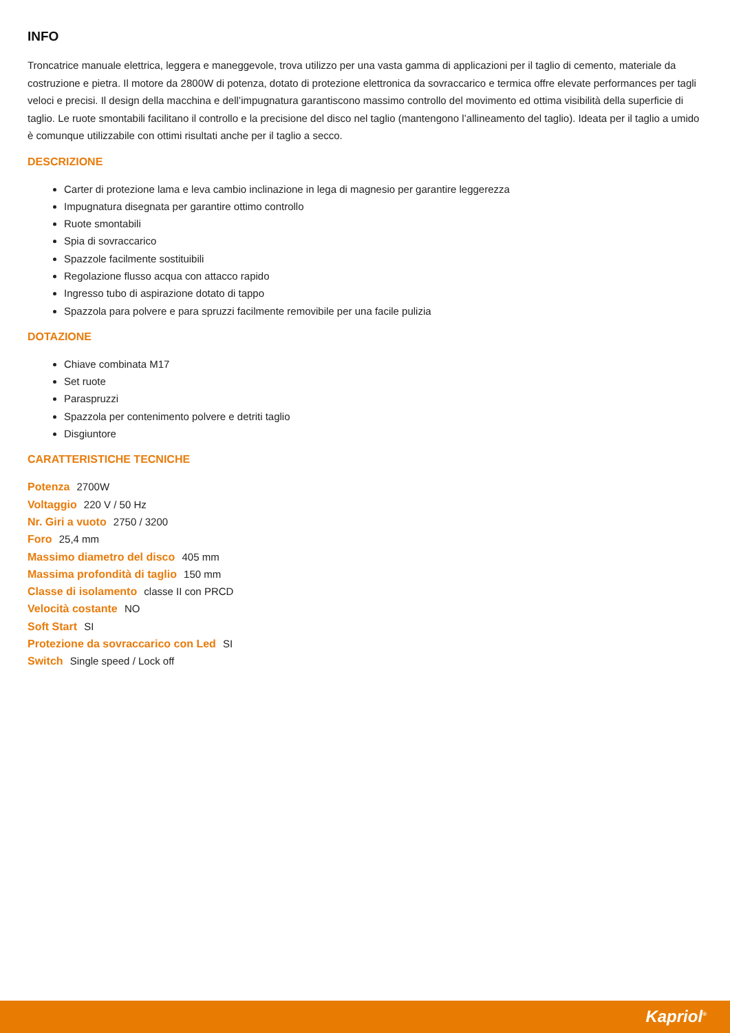INFO
Troncatrice manuale elettrica, leggera e maneggevole, trova utilizzo per una vasta gamma di applicazioni per il taglio di cemento, materiale da costruzione e pietra. Il motore da 2800W di potenza, dotato di protezione elettronica da sovraccarico e termica offre elevate performances per tagli veloci e precisi. Il design della macchina e dell’impugnatura garantiscono massimo controllo del movimento ed ottima visibilità della superficie di taglio. Le ruote smontabili facilitano il controllo e la precisione del disco nel taglio (mantengono l’allineamento del taglio). Ideata per il taglio a umido è comunque utilizzabile con ottimi risultati anche per il taglio a secco.
DESCRIZIONE
Carter di protezione lama e leva cambio inclinazione in lega di magnesio per garantire leggerezza
Impugnatura disegnata per garantire ottimo controllo
Ruote smontabili
Spia di sovraccarico
Spazzole facilmente sostituibili
Regolazione flusso acqua con attacco rapido
Ingresso tubo di aspirazione dotato di tappo
Spazzola para polvere e para spruzzi facilmente removibile per una facile pulizia
DOTAZIONE
Chiave combinata M17
Set ruote
Paraspruzzi
Spazzola per contenimento polvere e detriti taglio
Disgiuntore
CARATTERISTICHE TECNICHE
Potenza 2700W
Voltaggio 220 V / 50 Hz
Nr. Giri a vuoto 2750 / 3200
Foro 25,4 mm
Massimo diametro del disco 405 mm
Massima profondità di taglio 150 mm
Classe di isolamento classe II con PRCD
Velocità costante NO
Soft Start SI
Protezione da sovraccarico con Led SI
Switch Single speed / Lock off
Kapriol<sup>®</sup>